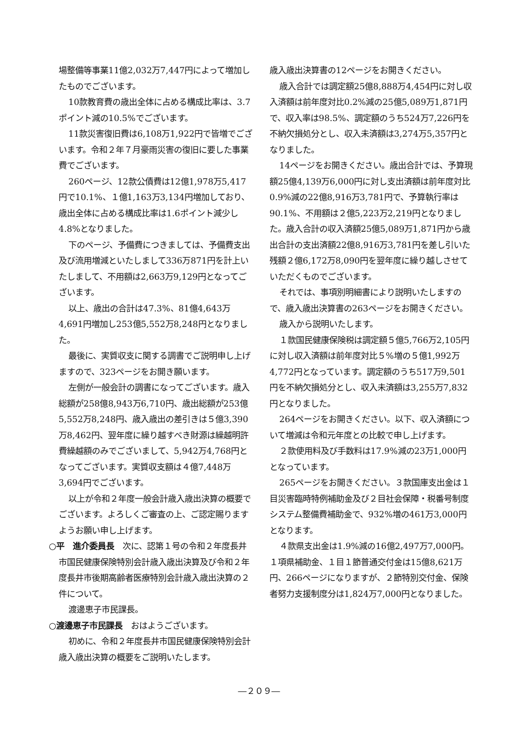場整備等事業11億2,032万7,447円によって増加したものでございます。
10款教育費の歳出全体に占める構成比率は、3.7ポイント減の10.5%でございます。
11款災害復旧費は6,108万1,922円で皆増でございます。令和２年７月豪雨災害の復旧に要した事業費でございます。
260ページ、12款公債費は12億1,978万5,417円で10.1%、１億1,163万3,134円増加しており、歳出全体に占める構成比率は1.6ポイント減少し4.8%となりました。
下のページ、予備費につきましては、予備費支出及び流用増減といたしまして336万871円を計上いたしまして、不用額は2,663万9,129円となってございます。
以上、歳出の合計は47.3%、81億4,643万4,691円増加し253億5,552万8,248円となりました。
最後に、実質収支に関する調書でご説明申し上げますので、323ページをお開き願います。
左側が一般会計の調書になってございます。歳入総額が258億8,943万6,710円、歳出総額が253億5,552万8,248円、歳入歳出の差引きは５億3,390万8,462円、翌年度に繰り越すべき財源は繰越明許費繰越額のみでございまして、5,942万4,768円となってございます。実質収支額は４億7,448万3,694円でございます。
以上が令和２年度一般会計歳入歳出決算の概要でございます。よろしくご審査の上、ご認定賜りますようお願い申し上げます。
○平　進介委員長　次に、認第１号の令和２年度長井市国民健康保険特別会計歳入歳出決算及び令和２年度長井市後期高齢者医療特別会計歳入歳出決算の２件について。
渡邊恵子市民課長。
○渡邊恵子市民課長　おはようございます。
初めに、令和２年度長井市国民健康保険特別会計歳入歳出決算の概要をご説明いたします。
歳入歳出決算書の12ページをお開きください。
歳入合計では調定額25億8,888万4,454円に対し収入済額は前年度対比0.2%減の25億5,089万1,871円で、収入率は98.5%、調定額のうち524万7,226円を不納欠損処分とし、収入未済額は3,274万5,357円となりました。
14ページをお開きください。歳出合計では、予算現額25億4,139万6,000円に対し支出済額は前年度対比0.9%減の22億8,916万3,781円で、予算執行率は90.1%、不用額は２億5,223万2,219円となりました。歳入合計の収入済額25億5,089万1,871円から歳出合計の支出済額22億8,916万3,781円を差し引いた残額２億6,172万8,090円を翌年度に繰り越しさせていただくものでございます。
それでは、事項別明細書により説明いたしますので、歳入歳出決算書の263ページをお開きください。
歳入から説明いたします。
１款国民健康保険税は調定額５億5,766万2,105円に対し収入済額は前年度対比５%増の５億1,992万4,772円となっています。調定額のうち517万9,501円を不納欠損処分とし、収入未済額は3,255万7,832円となりました。
264ページをお開きください。以下、収入済額について増減は令和元年度との比較で申し上げます。
２款使用料及び手数料は17.9%減の23万1,000円となっています。
265ページをお開きください。３款国庫支出金は１目災害臨時特例補助金及び２目社会保障・税番号制度システム整備費補助金で、932%増の461万3,000円となります。
４款県支出金は1.9%減の16億2,497万7,000円。１項県補助金、１目１節普通交付金は15億8,621万円、266ページになりますが、２節特別交付金、保険者努力支援制度分は1,824万7,000円となりました。
―２０９―